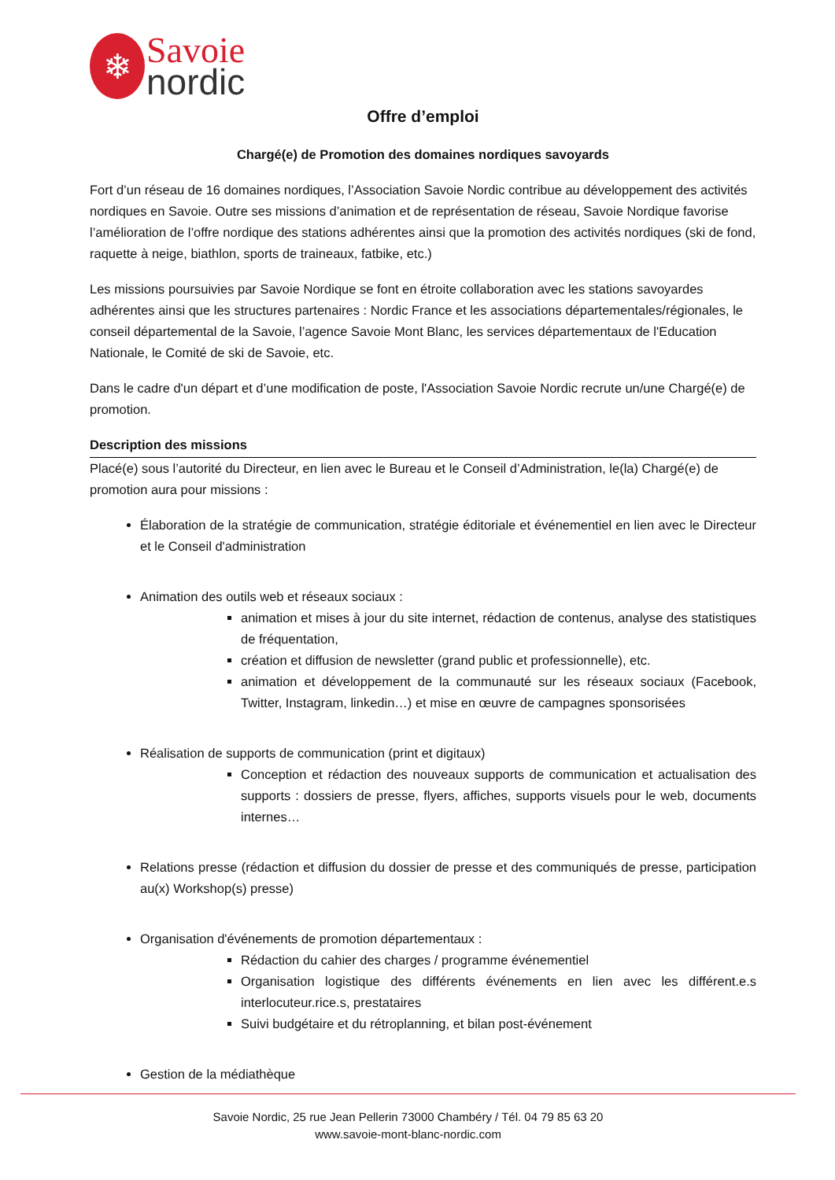❄
Savoie
nordic
Offre d’emploi
Chargé(e) de Promotion des domaines nordiques savoyards
Fort d’un réseau de 16 domaines nordiques, l’Association Savoie Nordic contribue au développement des activités nordiques en Savoie. Outre ses missions d’animation et de représentation de réseau, Savoie Nordique favorise l’amélioration de l’offre nordique des stations adhérentes ainsi que la promotion des activités nordiques (ski de fond, raquette à neige, biathlon, sports de traineaux, fatbike, etc.)
Les missions poursuivies par Savoie Nordique se font en étroite collaboration avec les stations savoyardes adhérentes ainsi que les structures partenaires : Nordic France et les associations départementales/régionales, le conseil départemental de la Savoie, l’agence Savoie Mont Blanc, les services départementaux de l'Education Nationale, le Comité de ski de Savoie, etc.
Dans le cadre d'un départ et d’une modification de poste, l'Association Savoie Nordic recrute un/une Chargé(e) de promotion.
Description des missions
Placé(e) sous l’autorité du Directeur, en lien avec le Bureau et le Conseil d’Administration, le(la) Chargé(e) de promotion aura pour missions :
Élaboration de la stratégie de communication, stratégie éditoriale et événementiel en lien avec le Directeur et le Conseil d'administration
Animation des outils web et réseaux sociaux :
animation et mises à jour du site internet, rédaction de contenus, analyse des statistiques de fréquentation,
création et diffusion de newsletter (grand public et professionnelle), etc.
animation et développement de la communauté sur les réseaux sociaux (Facebook, Twitter, Instagram, linkedin…) et mise en œuvre de campagnes sponsorisées
Réalisation de supports de communication (print et digitaux)
Conception et rédaction des nouveaux supports de communication et actualisation des supports : dossiers de presse, flyers, affiches, supports visuels pour le web, documents internes…
Relations presse (rédaction et diffusion du dossier de presse et des communiqués de presse, participation au(x) Workshop(s) presse)
Organisation d'événements de promotion départementaux :
Rédaction du cahier des charges / programme événementiel
Organisation logistique des différents événements en lien avec les différent.e.s interlocuteur.rice.s, prestataires
Suivi budgétaire et du rétroplanning, et bilan post-événement
Gestion de la médiathèque
Savoie Nordic, 25 rue Jean Pellerin 73000 Chambéry / Tél. 04 79 85 63 20
www.savoie-mont-blanc-nordic.com